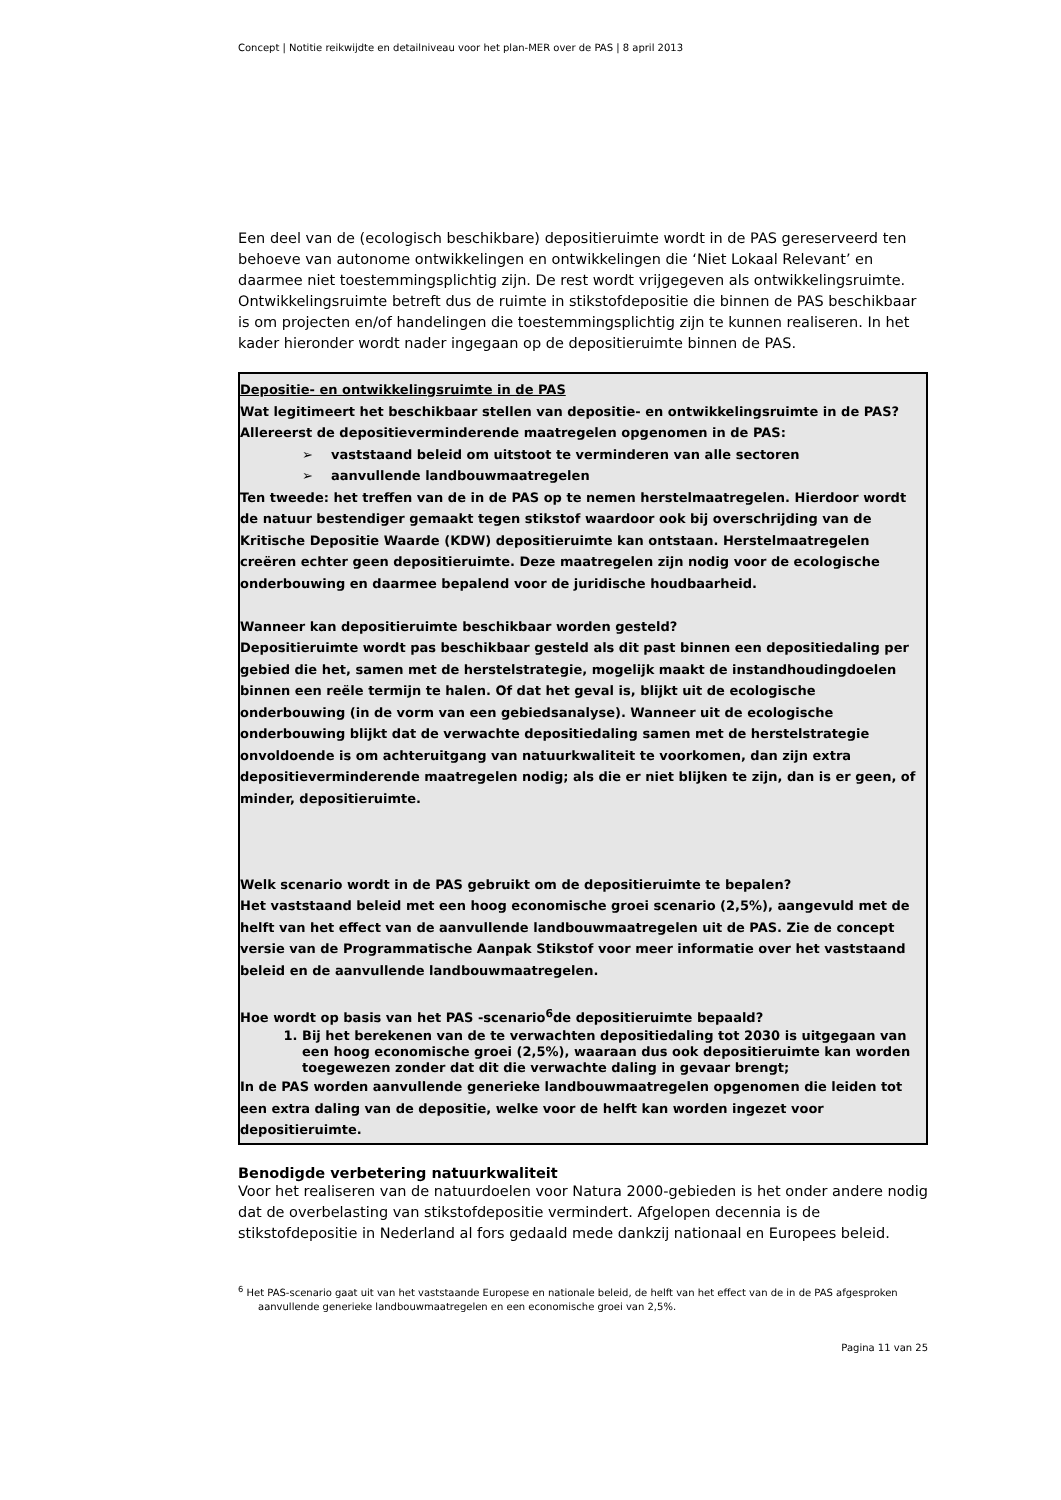Concept | Notitie reikwijdte en detailniveau voor het plan-MER over de PAS | 8 april 2013
Een deel van de (ecologisch beschikbare) depositieruimte wordt in de PAS gereserveerd ten behoeve van autonome ontwikkelingen en ontwikkelingen die ‘Niet Lokaal Relevant’ en daarmee niet toestemmingsplichtig zijn. De rest wordt vrijgegeven als ontwikkelingsruimte. Ontwikkelingsruimte betreft dus de ruimte in stikstofdepositie die binnen de PAS beschikbaar is om projecten en/of handelingen die toestemmingsplichtig zijn te kunnen realiseren. In het kader hieronder wordt nader ingegaan op de depositieruimte binnen de PAS.
Depositie- en ontwikkelingsruimte in de PAS
Wat legitimeert het beschikbaar stellen van depositie- en ontwikkelingsruimte in de PAS?
Allereerst de depositieverminderende maatregelen opgenomen in de PAS:
➢ vaststaand beleid om uitstoot te verminderen van alle sectoren
➢ aanvullende landbouwmaatregelen
Ten tweede: het treffen van de in de PAS op te nemen herstelmaatregelen. Hierdoor wordt de natuur bestendiger gemaakt tegen stikstof waardoor ook bij overschrijding van de Kritische Depositie Waarde (KDW) depositieruimte kan ontstaan. Herstelmaatregelen creëren echter geen depositieruimte. Deze maatregelen zijn nodig voor de ecologische onderbouwing en daarmee bepalend voor de juridische houdbaarheid.
Wanneer kan depositieruimte beschikbaar worden gesteld?
Depositieruimte wordt pas beschikbaar gesteld als dit past binnen een depositiedaling per gebied die het, samen met de herstelstrategie, mogelijk maakt de instandhoudingdoelen binnen een reële termijn te halen. Of dat het geval is, blijkt uit de ecologische onderbouwing (in de vorm van een gebiedsanalyse). Wanneer uit de ecologische onderbouwing blijkt dat de verwachte depositiedaling samen met de herstelstrategie onvoldoende is om achteruitgang van natuurkwaliteit te voorkomen, dan zijn extra depositieverminderende maatregelen nodig; als die er niet blijken te zijn, dan is er geen, of minder, depositieruimte.
Welk scenario wordt in de PAS gebruikt om de depositieruimte te bepalen?
Het vaststaand beleid met een hoog economische groei scenario (2,5%), aangevuld met de helft van het effect van de aanvullende landbouwmaatregelen uit de PAS. Zie de concept versie van de Programmatische Aanpak Stikstof voor meer informatie over het vaststaand beleid en de aanvullende landbouwmaatregelen.
Hoe wordt op basis van het PAS -scenario<sup>6</sup>de depositieruimte bepaald?
1. Bij het berekenen van de te verwachten depositiedaling tot 2030 is uitgegaan van een hoog economische groei (2,5%), waaraan dus ook depositieruimte kan worden toegewezen zonder dat dit die verwachte daling in gevaar brengt;
In de PAS worden aanvullende generieke landbouwmaatregelen opgenomen die leiden tot een extra daling van de depositie, welke voor de helft kan worden ingezet voor depositieruimte.
Benodigde verbetering natuurkwaliteit
Voor het realiseren van de natuurdoelen voor Natura 2000-gebieden is het onder andere nodig dat de overbelasting van stikstofdepositie vermindert. Afgelopen decennia is de stikstofdepositie in Nederland al fors gedaald mede dankzij nationaal en Europees beleid.
<sup>6</sup> Het PAS-scenario gaat uit van het vaststaande Europese en nationale beleid, de helft van het effect van de in de PAS afgesproken aanvullende generieke landbouwmaatregelen en een economische groei van 2,5%.
Pagina 11 van 25